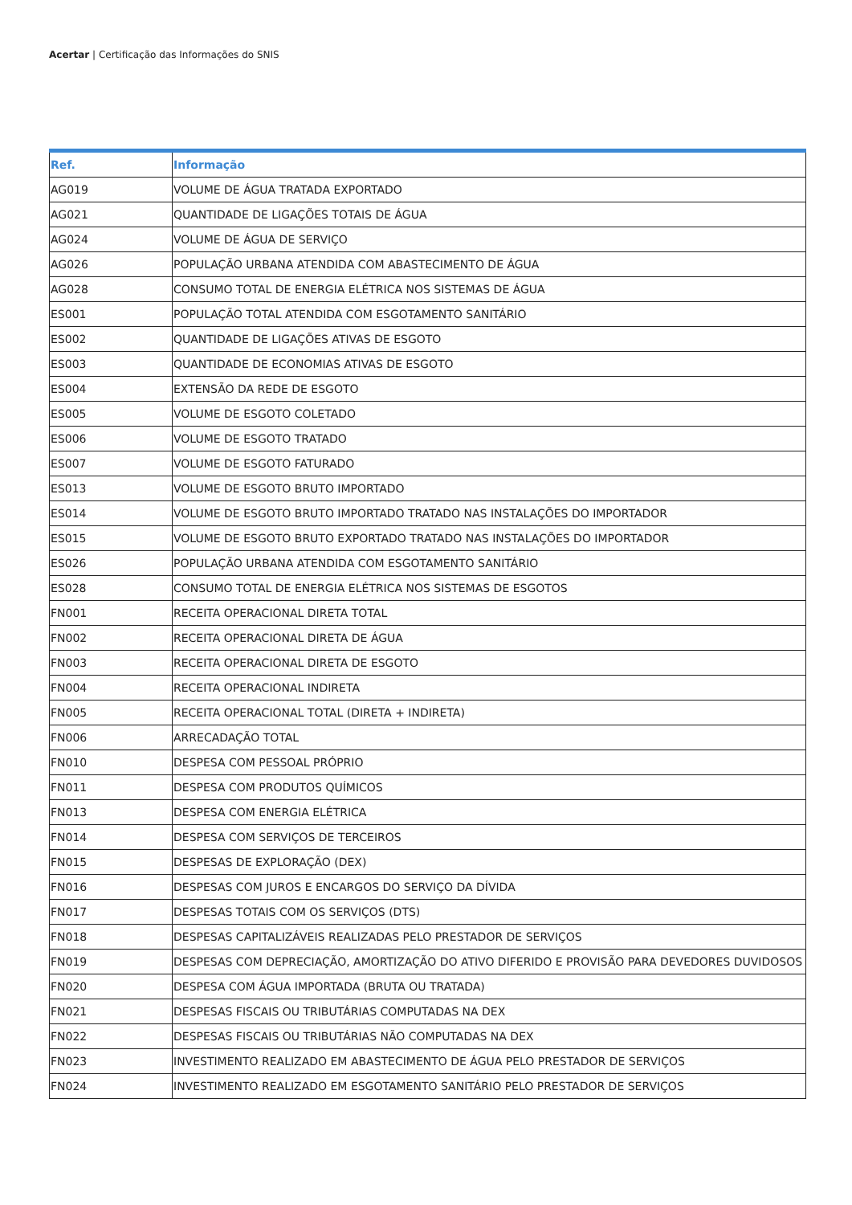Acertar | Certificação das Informações do SNIS
| Ref. | Informação |
| --- | --- |
| AG019 | VOLUME DE ÁGUA TRATADA EXPORTADO |
| AG021 | QUANTIDADE DE LIGAÇÕES TOTAIS DE ÁGUA |
| AG024 | VOLUME DE ÁGUA DE SERVIÇO |
| AG026 | POPULAÇÃO URBANA ATENDIDA COM ABASTECIMENTO DE ÁGUA |
| AG028 | CONSUMO TOTAL DE ENERGIA ELÉTRICA NOS SISTEMAS DE ÁGUA |
| ES001 | POPULAÇÃO TOTAL ATENDIDA COM ESGOTAMENTO SANITÁRIO |
| ES002 | QUANTIDADE DE LIGAÇÕES ATIVAS DE ESGOTO |
| ES003 | QUANTIDADE DE ECONOMIAS ATIVAS DE ESGOTO |
| ES004 | EXTENSÃO DA REDE DE ESGOTO |
| ES005 | VOLUME DE ESGOTO COLETADO |
| ES006 | VOLUME DE ESGOTO TRATADO |
| ES007 | VOLUME DE ESGOTO FATURADO |
| ES013 | VOLUME DE ESGOTO BRUTO IMPORTADO |
| ES014 | VOLUME DE ESGOTO BRUTO IMPORTADO TRATADO NAS INSTALAÇÕES DO IMPORTADOR |
| ES015 | VOLUME DE ESGOTO BRUTO EXPORTADO TRATADO NAS INSTALAÇÕES DO IMPORTADOR |
| ES026 | POPULAÇÃO URBANA ATENDIDA COM ESGOTAMENTO SANITÁRIO |
| ES028 | CONSUMO TOTAL DE ENERGIA ELÉTRICA NOS SISTEMAS DE ESGOTOS |
| FN001 | RECEITA OPERACIONAL DIRETA TOTAL |
| FN002 | RECEITA OPERACIONAL DIRETA DE ÁGUA |
| FN003 | RECEITA OPERACIONAL DIRETA DE ESGOTO |
| FN004 | RECEITA OPERACIONAL INDIRETA |
| FN005 | RECEITA OPERACIONAL TOTAL (DIRETA + INDIRETA) |
| FN006 | ARRECADAÇÃO TOTAL |
| FN010 | DESPESA COM PESSOAL PRÓPRIO |
| FN011 | DESPESA COM PRODUTOS QUÍMICOS |
| FN013 | DESPESA COM ENERGIA ELÉTRICA |
| FN014 | DESPESA COM SERVIÇOS DE TERCEIROS |
| FN015 | DESPESAS DE EXPLORAÇÃO (DEX) |
| FN016 | DESPESAS COM JUROS E ENCARGOS DO SERVIÇO DA DÍVIDA |
| FN017 | DESPESAS TOTAIS COM OS SERVIÇOS (DTS) |
| FN018 | DESPESAS CAPITALIZÁVEIS REALIZADAS PELO PRESTADOR DE SERVIÇOS |
| FN019 | DESPESAS COM DEPRECIAÇÃO, AMORTIZAÇÃO DO ATIVO DIFERIDO E PROVISÃO PARA DEVEDORES DUVIDOSOS |
| FN020 | DESPESA COM ÁGUA IMPORTADA (BRUTA OU TRATADA) |
| FN021 | DESPESAS FISCAIS OU TRIBUTÁRIAS COMPUTADAS NA DEX |
| FN022 | DESPESAS FISCAIS OU TRIBUTÁRIAS NÃO COMPUTADAS NA DEX |
| FN023 | INVESTIMENTO REALIZADO EM ABASTECIMENTO DE ÁGUA PELO PRESTADOR DE SERVIÇOS |
| FN024 | INVESTIMENTO REALIZADO EM ESGOTAMENTO SANITÁRIO PELO PRESTADOR DE SERVIÇOS |